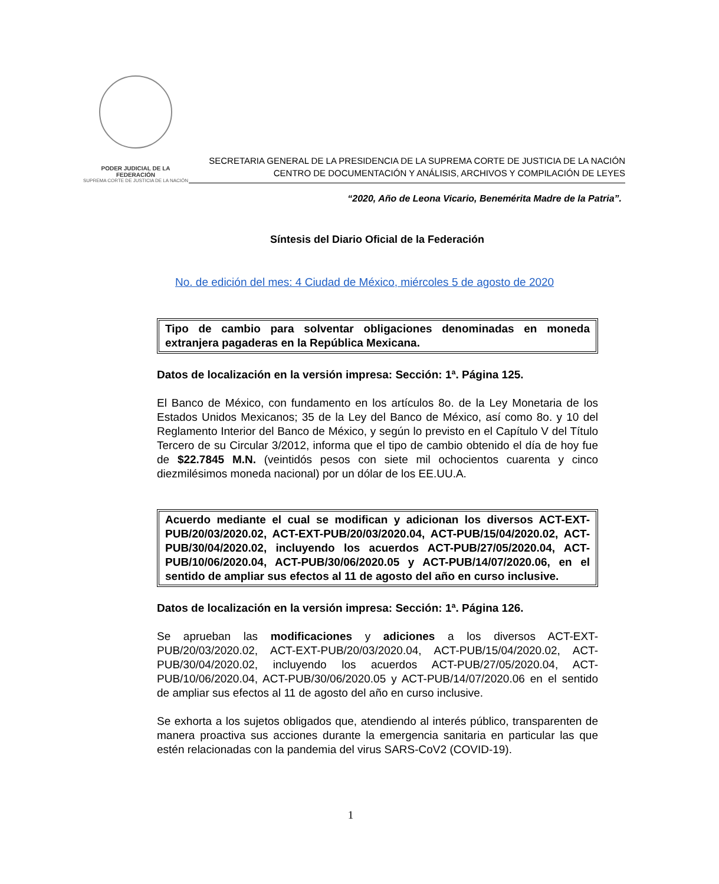PODER JUDICIAL DE LA FEDERACIÓN
SUPREMA CORTE DE JUSTICIA DE LA NACIÓN
SECRETARIA GENERAL DE LA PRESIDENCIA DE LA SUPREMA CORTE DE JUSTICIA DE LA NACIÓN
CENTRO DE DOCUMENTACIÓN Y ANÁLISIS, ARCHIVOS Y COMPILACIÓN DE LEYES
“2020, Año de Leona Vicario, Benemérita Madre de la Patria”.
Síntesis del Diario Oficial de la Federación
No. de edición del mes: 4 Ciudad de México, miércoles 5 de agosto de 2020
Tipo de cambio para solventar obligaciones denominadas en moneda extranjera pagaderas en la República Mexicana.
Datos de localización en la versión impresa: Sección: 1ª. Página 125.
El Banco de México, con fundamento en los artículos 8o. de la Ley Monetaria de los Estados Unidos Mexicanos; 35 de la Ley del Banco de México, así como 8o. y 10 del Reglamento Interior del Banco de México, y según lo previsto en el Capítulo V del Título Tercero de su Circular 3/2012, informa que el tipo de cambio obtenido el día de hoy fue de $22.7845 M.N. (veintidós pesos con siete mil ochocientos cuarenta y cinco diezmilésimos moneda nacional) por un dólar de los EE.UU.A.
Acuerdo mediante el cual se modifican y adicionan los diversos ACT-EXT-PUB/20/03/2020.02, ACT-EXT-PUB/20/03/2020.04, ACT-PUB/15/04/2020.02, ACT-PUB/30/04/2020.02, incluyendo los acuerdos ACT-PUB/27/05/2020.04, ACT-PUB/10/06/2020.04, ACT-PUB/30/06/2020.05 y ACT-PUB/14/07/2020.06, en el sentido de ampliar sus efectos al 11 de agosto del año en curso inclusive.
Datos de localización en la versión impresa: Sección: 1ª. Página 126.
Se aprueban las modificaciones y adiciones a los diversos ACT-EXT-PUB/20/03/2020.02, ACT-EXT-PUB/20/03/2020.04, ACT-PUB/15/04/2020.02, ACT-PUB/30/04/2020.02, incluyendo los acuerdos ACT-PUB/27/05/2020.04, ACT-PUB/10/06/2020.04, ACT-PUB/30/06/2020.05 y ACT-PUB/14/07/2020.06 en el sentido de ampliar sus efectos al 11 de agosto del año en curso inclusive.
Se exhorta a los sujetos obligados que, atendiendo al interés público, transparenten de manera proactiva sus acciones durante la emergencia sanitaria en particular las que estén relacionadas con la pandemia del virus SARS-CoV2 (COVID-19).
1